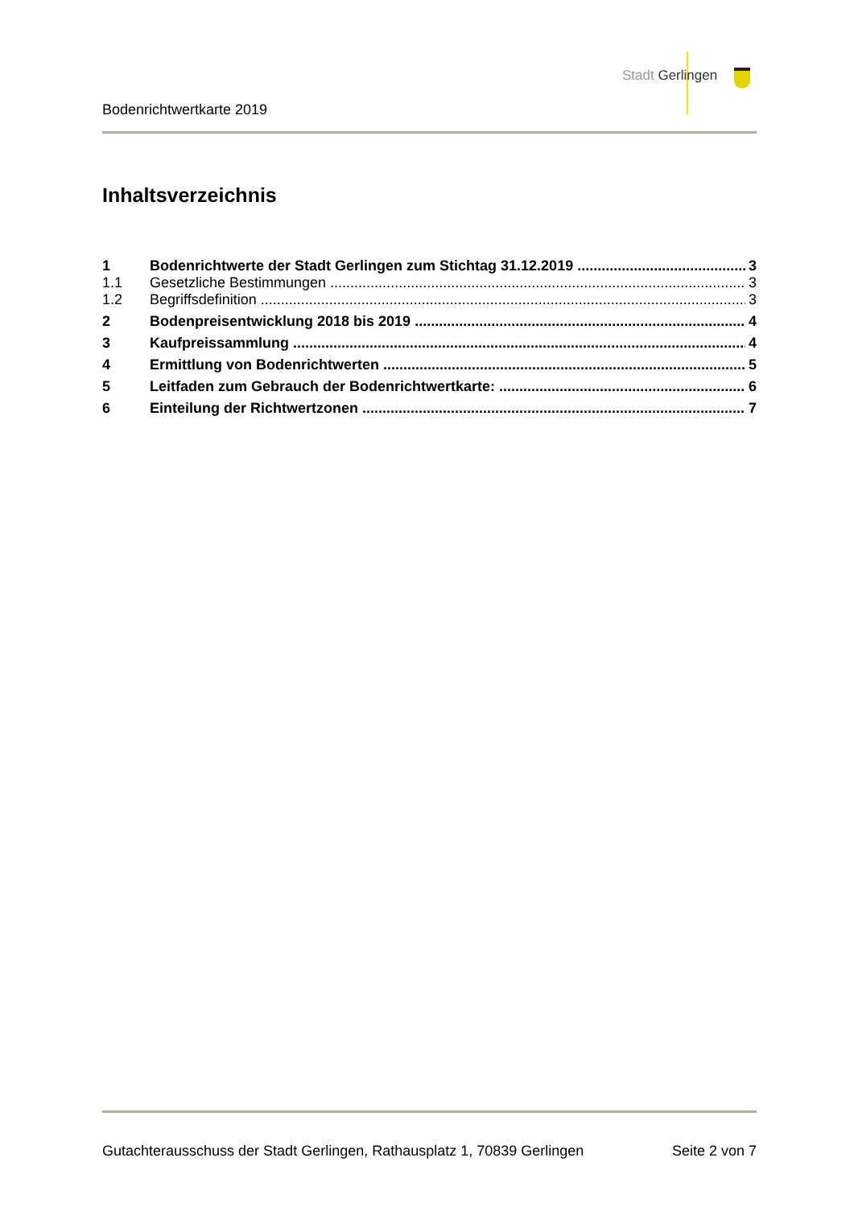Stadt Gerlingen
Bodenrichtwertkarte 2019
Inhaltsverzeichnis
1 Bodenrichtwerte der Stadt Gerlingen zum Stichtag 31.12.2019 3
1.1 Gesetzliche Bestimmungen 3
1.2 Begriffsdefinition 3
2 Bodenpreisentwicklung 2018 bis 2019 4
3 Kaufpreissammlung 4
4 Ermittlung von Bodenrichtwerten 5
5 Leitfaden zum Gebrauch der Bodenrichtwertkarte: 6
6 Einteilung der Richtwertzonen 7
Gutachterausschuss der Stadt Gerlingen, Rathausplatz 1, 70839 Gerlingen Seite 2 von 7